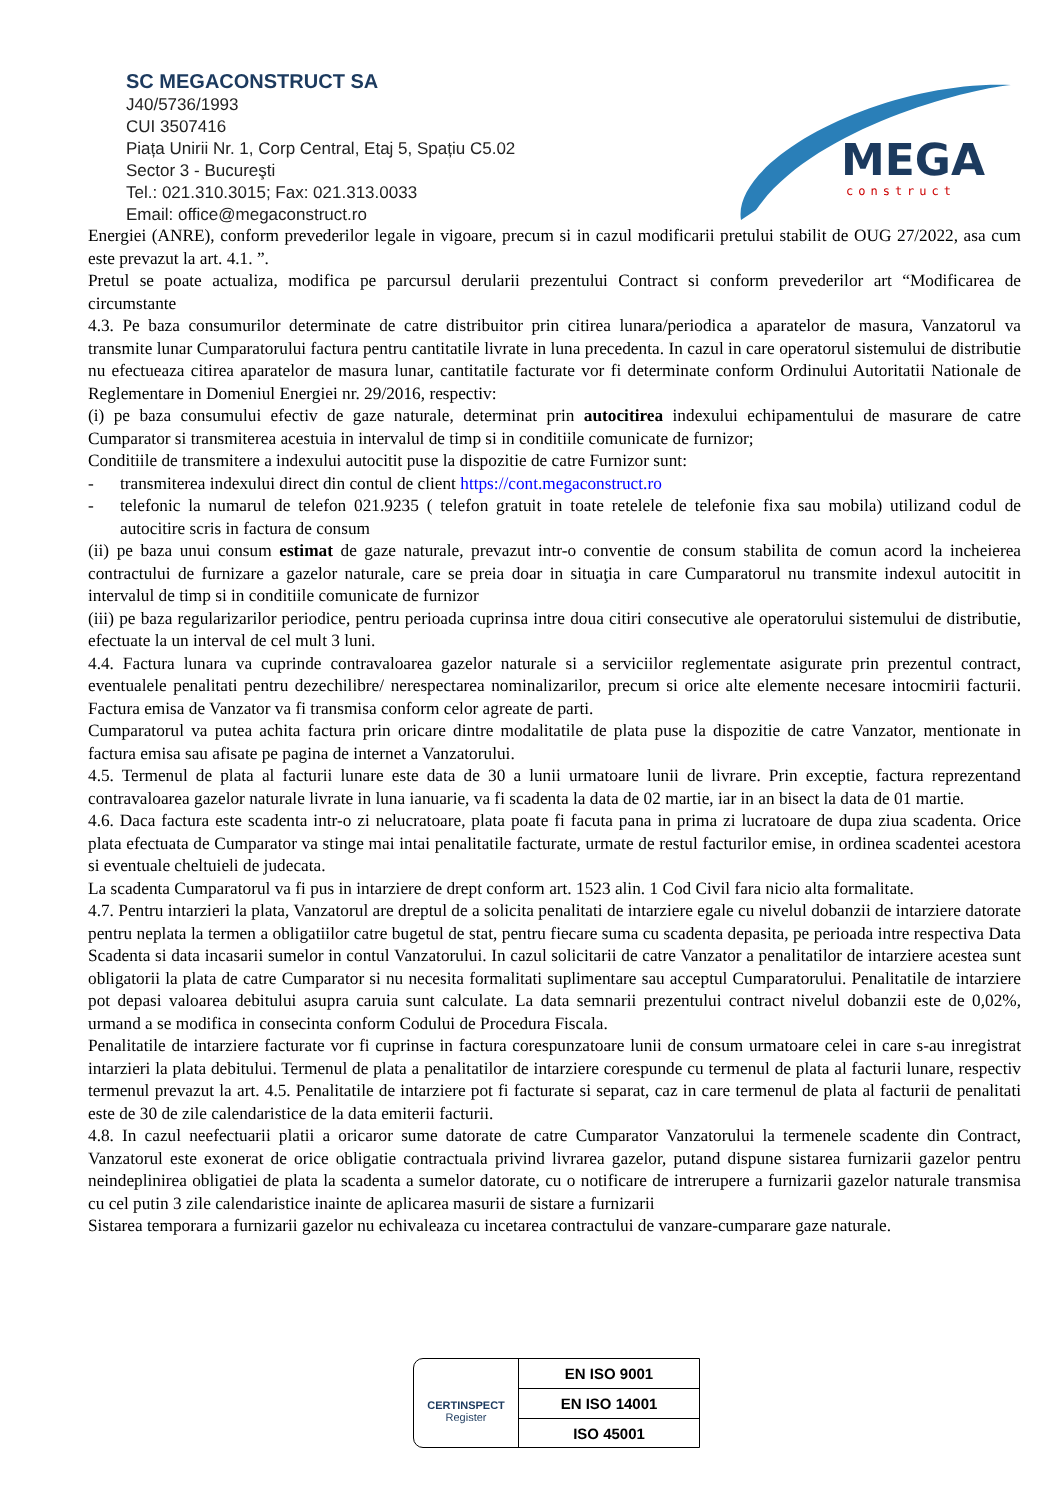SC MEGACONSTRUCT SA
J40/5736/1993
CUI 3507416
Piața Unirii Nr. 1, Corp Central, Etaj 5, Spațiu C5.02
Sector 3 - Bucureşti
Tel.: 021.310.3015; Fax: 021.313.0033
Email: office@megaconstruct.ro
MEGA
construct
Energiei (ANRE), conform prevederilor legale in vigoare, precum si in cazul modificarii pretului stabilit de OUG 27/2022, asa cum este prevazut la art. 4.1. ”.
Pretul se poate actualiza, modifica pe parcursul derularii prezentului Contract si conform prevederilor art “Modificarea de circumstante
4.3. Pe baza consumurilor determinate de catre distribuitor prin citirea lunara/periodica a aparatelor de masura, Vanzatorul va transmite lunar Cumparatorului factura pentru cantitatile livrate in luna precedenta. In cazul in care operatorul sistemului de distributie nu efectueaza citirea aparatelor de masura lunar, cantitatile facturate vor fi determinate conform Ordinului Autoritatii Nationale de Reglementare in Domeniul Energiei nr. 29/2016, respectiv:
(i) pe baza consumului efectiv de gaze naturale, determinat prin autocitirea indexului echipamentului de masurare de catre Cumparator si transmiterea acestuia in intervalul de timp si in conditiile comunicate de furnizor;
Conditiile de transmitere a indexului autocitit puse la dispozitie de catre Furnizor sunt:
- transmiterea indexului direct din contul de client https://cont.megaconstruct.ro
- telefonic la numarul de telefon 021.9235 ( telefon gratuit in toate retelele de telefonie fixa sau mobila) utilizand codul de autocitire scris in factura de consum
(ii) pe baza unui consum estimat de gaze naturale, prevazut intr-o conventie de consum stabilita de comun acord la incheierea contractului de furnizare a gazelor naturale, care se preia doar in situaţia in care Cumparatorul nu transmite indexul autocitit in intervalul de timp si in conditiile comunicate de furnizor
(iii) pe baza regularizarilor periodice, pentru perioada cuprinsa intre doua citiri consecutive ale operatorului sistemului de distributie, efectuate la un interval de cel mult 3 luni.
4.4. Factura lunara va cuprinde contravaloarea gazelor naturale si a serviciilor reglementate asigurate prin prezentul contract, eventualele penalitati pentru dezechilibre/ nerespectarea nominalizarilor, precum si orice alte elemente necesare intocmirii facturii. Factura emisa de Vanzator va fi transmisa conform celor agreate de parti.
Cumparatorul va putea achita factura prin oricare dintre modalitatile de plata puse la dispozitie de catre Vanzator, mentionate in factura emisa sau afisate pe pagina de internet a Vanzatorului.
4.5. Termenul de plata al facturii lunare este data de 30 a lunii urmatoare lunii de livrare. Prin exceptie, factura reprezentand contravaloarea gazelor naturale livrate in luna ianuarie, va fi scadenta la data de 02 martie, iar in an bisect la data de 01 martie.
4.6. Daca factura este scadenta intr-o zi nelucratoare, plata poate fi facuta pana in prima zi lucratoare de dupa ziua scadenta. Orice plata efectuata de Cumparator va stinge mai intai penalitatile facturate, urmate de restul facturilor emise, in ordinea scadentei acestora si eventuale cheltuieli de judecata.
La scadenta Cumparatorul va fi pus in intarziere de drept conform art. 1523 alin. 1 Cod Civil fara nicio alta formalitate.
4.7. Pentru intarzieri la plata, Vanzatorul are dreptul de a solicita penalitati de intarziere egale cu nivelul dobanzii de intarziere datorate pentru neplata la termen a obligatiilor catre bugetul de stat, pentru fiecare suma cu scadenta depasita, pe perioada intre respectiva Data Scadenta si data incasarii sumelor in contul Vanzatorului. In cazul solicitarii de catre Vanzator a penalitatilor de intarziere acestea sunt obligatorii la plata de catre Cumparator si nu necesita formalitati suplimentare sau acceptul Cumparatorului. Penalitatile de intarziere pot depasi valoarea debitului asupra caruia sunt calculate. La data semnarii prezentului contract nivelul dobanzii este de 0,02%, urmand a se modifica in consecinta conform Codului de Procedura Fiscala.
Penalitatile de intarziere facturate vor fi cuprinse in factura corespunzatoare lunii de consum urmatoare celei in care s-au inregistrat intarzieri la plata debitului. Termenul de plata a penalitatilor de intarziere corespunde cu termenul de plata al facturii lunare, respectiv termenul prevazut la art. 4.5. Penalitatile de intarziere pot fi facturate si separat, caz in care termenul de plata al facturii de penalitati este de 30 de zile calendaristice de la data emiterii facturii.
4.8. In cazul neefectuarii platii a oricaror sume datorate de catre Cumparator Vanzatorului la termenele scadente din Contract, Vanzatorul este exonerat de orice obligatie contractuala privind livrarea gazelor, putand dispune sistarea furnizarii gazelor pentru neindeplinirea obligatiei de plata la scadenta a sumelor datorate, cu o notificare de intrerupere a furnizarii gazelor naturale transmisa cu cel putin 3 zile calendaristice inainte de aplicarea masurii de sistare a furnizarii
Sistarea temporara a furnizarii gazelor nu echivaleaza cu incetarea contractului de vanzare-cumparare gaze naturale.
CERTINSPECT
Register
EN ISO 9001
EN ISO 14001
ISO 45001